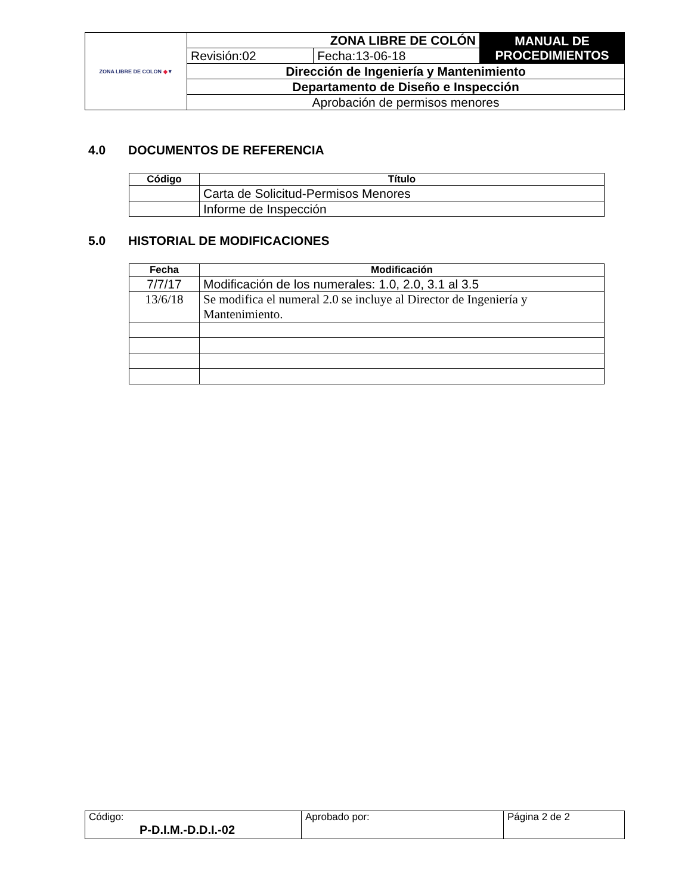| ZONA LIBRE DE COLON ◆ ▼ | ZONA LIBRE DE COLÓN | | MANUAL DE PROCEDIMIENTOS |
| | Revisión:02 | Fecha:13-06-18 | |
| | Dirección de Ingeniería y Mantenimiento | | |
| | Departamento de Diseño e Inspección | | |
| | Aprobación de permisos menores | | |
4.0 DOCUMENTOS DE REFERENCIA
| Código | Título |
| --- | --- |
| | Carta de Solicitud-Permisos Menores |
| | Informe de Inspección |
5.0 HISTORIAL DE MODIFICACIONES
| Fecha | Modificación |
| --- | --- |
| 7/7/17 | Modificación de los numerales: 1.0, 2.0, 3.1 al 3.5 |
| 13/6/18 | Se modifica el numeral 2.0 se incluye al Director de Ingeniería y Mantenimiento. |
| Código: P-D.I.M.-D.D.I.-02 | Aprobado por: | Página 2 de 2 |